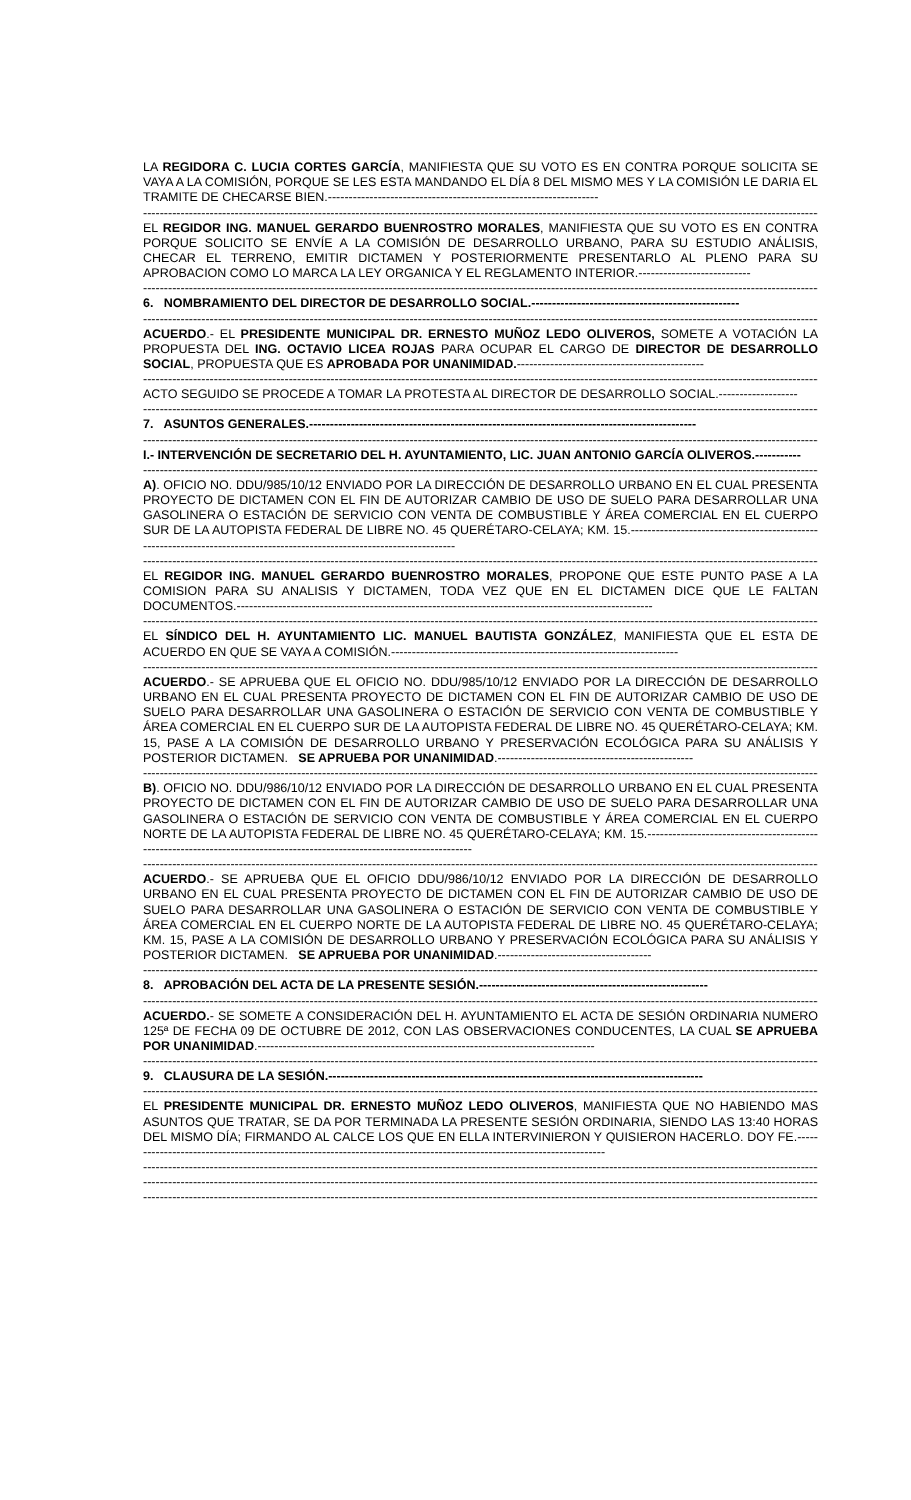LA REGIDORA C. LUCIA CORTES GARCÍA, MANIFIESTA QUE SU VOTO ES EN CONTRA PORQUE SOLICITA SE VAYA A LA COMISIÓN, PORQUE SE LES ESTA MANDANDO EL DÍA 8 DEL MISMO MES Y LA COMISIÓN LE DARIA EL TRAMITE DE CHECARSE BIEN.-----------------------------------------------------------------
----------------------------------------------------------------------------------------------------------------------------------------------------------------------------
EL REGIDOR ING. MANUEL GERARDO BUENROSTRO MORALES, MANIFIESTA QUE SU VOTO ES EN CONTRA PORQUE SOLICITO SE ENVÍE A LA COMISIÓN DE DESARROLLO URBANO, PARA SU ESTUDIO ANÁLISIS, CHECAR EL TERRENO, EMITIR DICTAMEN Y POSTERIORMENTE PRESENTARLO AL PLENO PARA SU APROBACION COMO LO MARCA LA LEY ORGANICA Y EL REGLAMENTO INTERIOR.---------------------------
----------------------------------------------------------------------------------------------------------------------------------------------------------------------------
6. NOMBRAMIENTO DEL DIRECTOR DE DESARROLLO SOCIAL.--------------------------------------------------
----------------------------------------------------------------------------------------------------------------------------------------------------------------------------
ACUERDO.- EL PRESIDENTE MUNICIPAL DR. ERNESTO MUÑOZ LEDO OLIVEROS, SOMETE A VOTACIÓN LA PROPUESTA DEL ING. OCTAVIO LICEA ROJAS PARA OCUPAR EL CARGO DE DIRECTOR DE DESARROLLO SOCIAL, PROPUESTA QUE ES APROBADA POR UNANIMIDAD.---------------------------------------------
----------------------------------------------------------------------------------------------------------------------------------------------------------------------------
ACTO SEGUIDO SE PROCEDE A TOMAR LA PROTESTA AL DIRECTOR DE DESARROLLO SOCIAL.-------------------
----------------------------------------------------------------------------------------------------------------------------------------------------------------------------
7. ASUNTOS GENERALES.---------------------------------------------------------------------------------------------
----------------------------------------------------------------------------------------------------------------------------------------------------------------------------
I.- INTERVENCIÓN DE SECRETARIO DEL H. AYUNTAMIENTO, LIC. JUAN ANTONIO GARCÍA OLIVEROS.-----------
----------------------------------------------------------------------------------------------------------------------------------------------------------------------------
A). OFICIO NO. DDU/985/10/12 ENVIADO POR LA DIRECCIÓN DE DESARROLLO URBANO EN EL CUAL PRESENTA PROYECTO DE DICTAMEN CON EL FIN DE AUTORIZAR CAMBIO DE USO DE SUELO PARA DESARROLLAR UNA GASOLINERA O ESTACIÓN DE SERVICIO CON VENTA DE COMBUSTIBLE Y ÁREA COMERCIAL EN EL CUERPO SUR DE LA AUTOPISTA FEDERAL DE LIBRE NO. 45 QUERÉTARO-CELAYA; KM. 15.------------------------------------------------------------------------------------------------------------------------
----------------------------------------------------------------------------------------------------------------------------------------------------------------------------
EL REGIDOR ING. MANUEL GERARDO BUENROSTRO MORALES, PROPONE QUE ESTE PUNTO PASE A LA COMISION PARA SU ANALISIS Y DICTAMEN, TODA VEZ QUE EN EL DICTAMEN DICE QUE LE FALTAN DOCUMENTOS.----------------------------------------------------------------------------------------------------
----------------------------------------------------------------------------------------------------------------------------------------------------------------------------
EL SÍNDICO DEL H. AYUNTAMIENTO LIC. MANUEL BAUTISTA GONZÁLEZ, MANIFIESTA QUE EL ESTA DE ACUERDO EN QUE SE VAYA A COMISIÓN.---------------------------------------------------------------------
----------------------------------------------------------------------------------------------------------------------------------------------------------------------------
ACUERDO.- SE APRUEBA QUE EL OFICIO NO. DDU/985/10/12 ENVIADO POR LA DIRECCIÓN DE DESARROLLO URBANO EN EL CUAL PRESENTA PROYECTO DE DICTAMEN CON EL FIN DE AUTORIZAR CAMBIO DE USO DE SUELO PARA DESARROLLAR UNA GASOLINERA O ESTACIÓN DE SERVICIO CON VENTA DE COMBUSTIBLE Y ÁREA COMERCIAL EN EL CUERPO SUR DE LA AUTOPISTA FEDERAL DE LIBRE NO. 45 QUERÉTARO-CELAYA; KM. 15, PASE A LA COMISIÓN DE DESARROLLO URBANO Y PRESERVACIÓN ECOLÓGICA PARA SU ANÁLISIS Y POSTERIOR DICTAMEN. SE APRUEBA POR UNANIMIDAD.-----------------------------------------------
----------------------------------------------------------------------------------------------------------------------------------------------------------------------------
B). OFICIO NO. DDU/986/10/12 ENVIADO POR LA DIRECCIÓN DE DESARROLLO URBANO EN EL CUAL PRESENTA PROYECTO DE DICTAMEN CON EL FIN DE AUTORIZAR CAMBIO DE USO DE SUELO PARA DESARROLLAR UNA GASOLINERA O ESTACIÓN DE SERVICIO CON VENTA DE COMBUSTIBLE Y ÁREA COMERCIAL EN EL CUERPO NORTE DE LA AUTOPISTA FEDERAL DE LIBRE NO. 45 QUERÉTARO-CELAYA; KM. 15.------------------------------------------------------------------------------------------------------------------------
----------------------------------------------------------------------------------------------------------------------------------------------------------------------------
ACUERDO.- SE APRUEBA QUE EL OFICIO DDU/986/10/12 ENVIADO POR LA DIRECCIÓN DE DESARROLLO URBANO EN EL CUAL PRESENTA PROYECTO DE DICTAMEN CON EL FIN DE AUTORIZAR CAMBIO DE USO DE SUELO PARA DESARROLLAR UNA GASOLINERA O ESTACIÓN DE SERVICIO CON VENTA DE COMBUSTIBLE Y ÁREA COMERCIAL EN EL CUERPO NORTE DE LA AUTOPISTA FEDERAL DE LIBRE NO. 45 QUERÉTARO-CELAYA; KM. 15, PASE A LA COMISIÓN DE DESARROLLO URBANO Y PRESERVACIÓN ECOLÓGICA PARA SU ANÁLISIS Y POSTERIOR DICTAMEN. SE APRUEBA POR UNANIMIDAD.-------------------------------------
----------------------------------------------------------------------------------------------------------------------------------------------------------------------------
8. APROBACIÓN DEL ACTA DE LA PRESENTE SESIÓN.-------------------------------------------------------
----------------------------------------------------------------------------------------------------------------------------------------------------------------------------
ACUERDO.- SE SOMETE A CONSIDERACIÓN DEL H. AYUNTAMIENTO EL ACTA DE SESIÓN ORDINARIA NUMERO 125ª DE FECHA 09 DE OCTUBRE DE 2012, CON LAS OBSERVACIONES CONDUCENTES, LA CUAL SE APRUEBA POR UNANIMIDAD.---------------------------------------------------------------------------------
----------------------------------------------------------------------------------------------------------------------------------------------------------------------------
9. CLAUSURA DE LA SESIÓN.------------------------------------------------------------------------------------------
----------------------------------------------------------------------------------------------------------------------------------------------------------------------------
EL PRESIDENTE MUNICIPAL DR. ERNESTO MUÑOZ LEDO OLIVEROS, MANIFIESTA QUE NO HABIENDO MAS ASUNTOS QUE TRATAR, SE DA POR TERMINADA LA PRESENTE SESIÓN ORDINARIA, SIENDO LAS 13:40 HORAS DEL MISMO DÍA; FIRMANDO AL CALCE LOS QUE EN ELLA INTERVINIERON Y QUISIERON HACERLO. DOY FE.--------------------------------------------------------------------------------------------------------------------
----------------------------------------------------------------------------------------------------------------------------------------------------------------------------
----------------------------------------------------------------------------------------------------------------------------------------------------------------------------
----------------------------------------------------------------------------------------------------------------------------------------------------------------------------